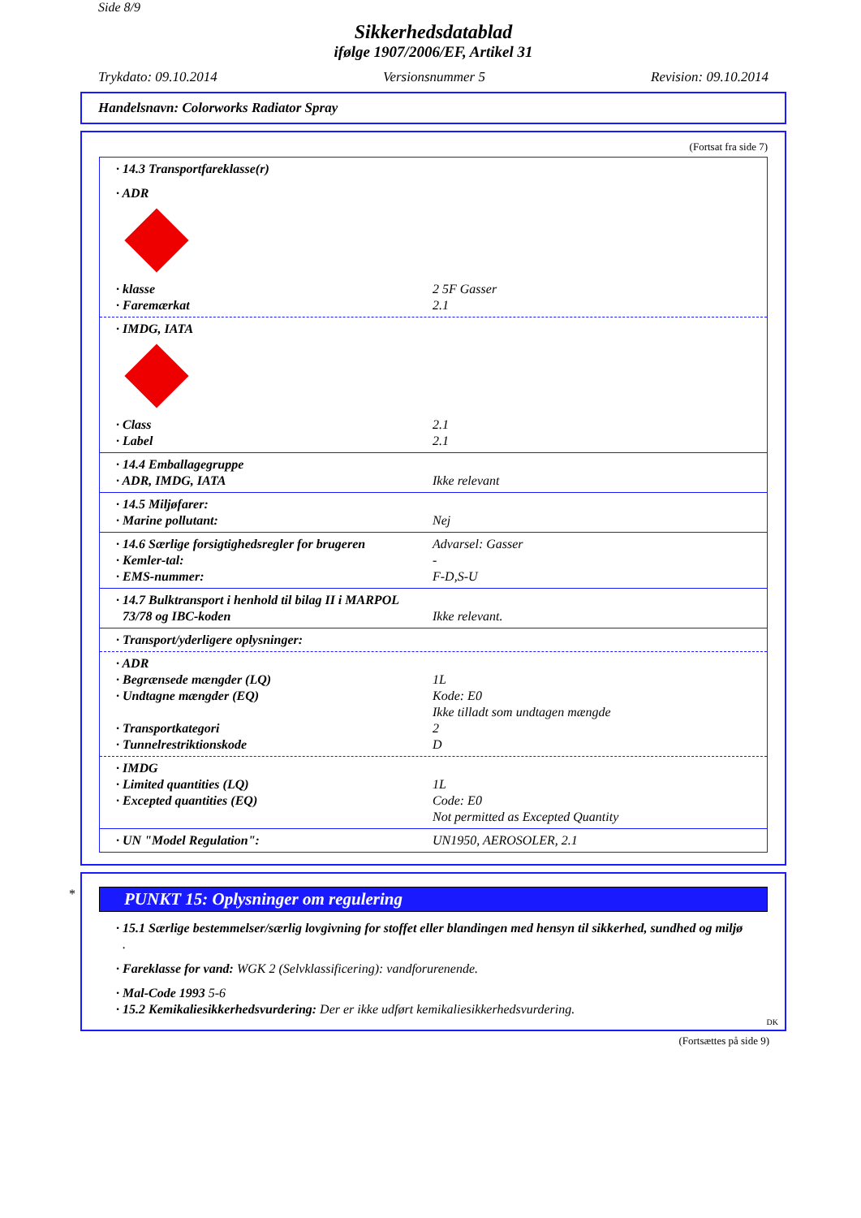Side 8/9
Sikkerhedsdatablad
ifølge 1907/2006/EF, Artikel 31
Trykdato: 09.10.2014 Versionsnummer 5 Revision: 09.10.2014
Handelsnavn: Colorworks Radiator Spray
(Fortsat fra side 7)
· 14.3 Transportfareklasse(r)
· ADR
· klasse 2 5F Gasser
· Faremærkat 2.1
· IMDG, IATA
· Class 2.1
· Label 2.1
· 14.4 Emballagegruppe
· ADR, IMDG, IATA Ikke relevant
· 14.5 Miljøfarer:
· Marine pollutant: Nej
· 14.6 Særlige forsigtighedsregler for brugeren Advarsel: Gasser
· Kemler-tal: -
· EMS-nummer: F-D,S-U
· 14.7 Bulktransport i henhold til bilag II i MARPOL
73/78 og IBC-koden Ikke relevant.
· Transport/yderligere oplysninger:
· ADR
· Begrænsede mængder (LQ) 1L
· Undtagne mængder (EQ) Kode: E0
Ikke tilladt som undtagen mængde
· Transportkategori 2
· Tunnelrestriktionskode D
· IMDG
· Limited quantities (LQ) 1L
· Excepted quantities (EQ) Code: E0
Not permitted as Excepted Quantity
· UN "Model Regulation": UN1950, AEROSOLER, 2.1
*
PUNKT 15: Oplysninger om regulering
· 15.1 Særlige bestemmelser/særlig lovgivning for stoffet eller blandingen med hensyn til sikkerhed, sundhed og miljø
.
· Fareklasse for vand: WGK 2 (Selvklassificering): vandforurenende.
· Mal-Code 1993 5-6
· 15.2 Kemikaliesikkerhedsvurdering: Der er ikke udført kemikaliesikkerhedsvurdering.
DK
(Fortsættes på side 9)